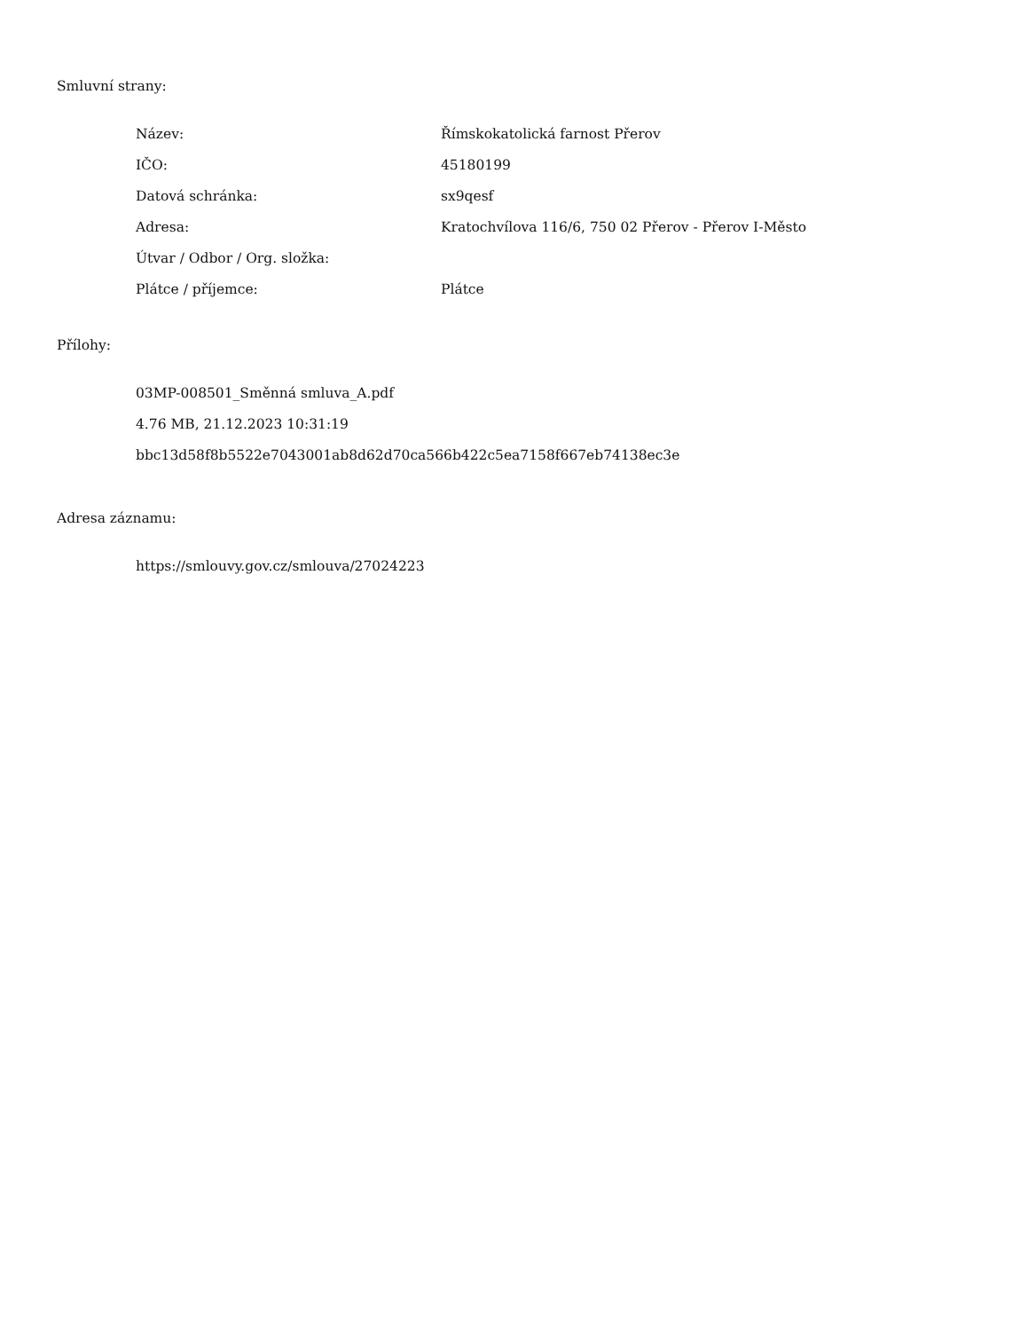Smluvní strany:
| Název: | Římskokatolická farnost Přerov |
| IČO: | 45180199 |
| Datová schránka: | sx9qesf |
| Adresa: | Kratochvílova 116/6, 750 02 Přerov - Přerov I-Město |
| Útvar / Odbor / Org. složka: | |
| Plátce / příjemce: | Plátce |
Přílohy:
03MP-008501_Směnná smluva_A.pdf
4.76 MB, 21.12.2023 10:31:19
bbc13d58f8b5522e7043001ab8d62d70ca566b422c5ea7158f667eb74138ec3e
Adresa záznamu:
https://smlouvy.gov.cz/smlouva/27024223